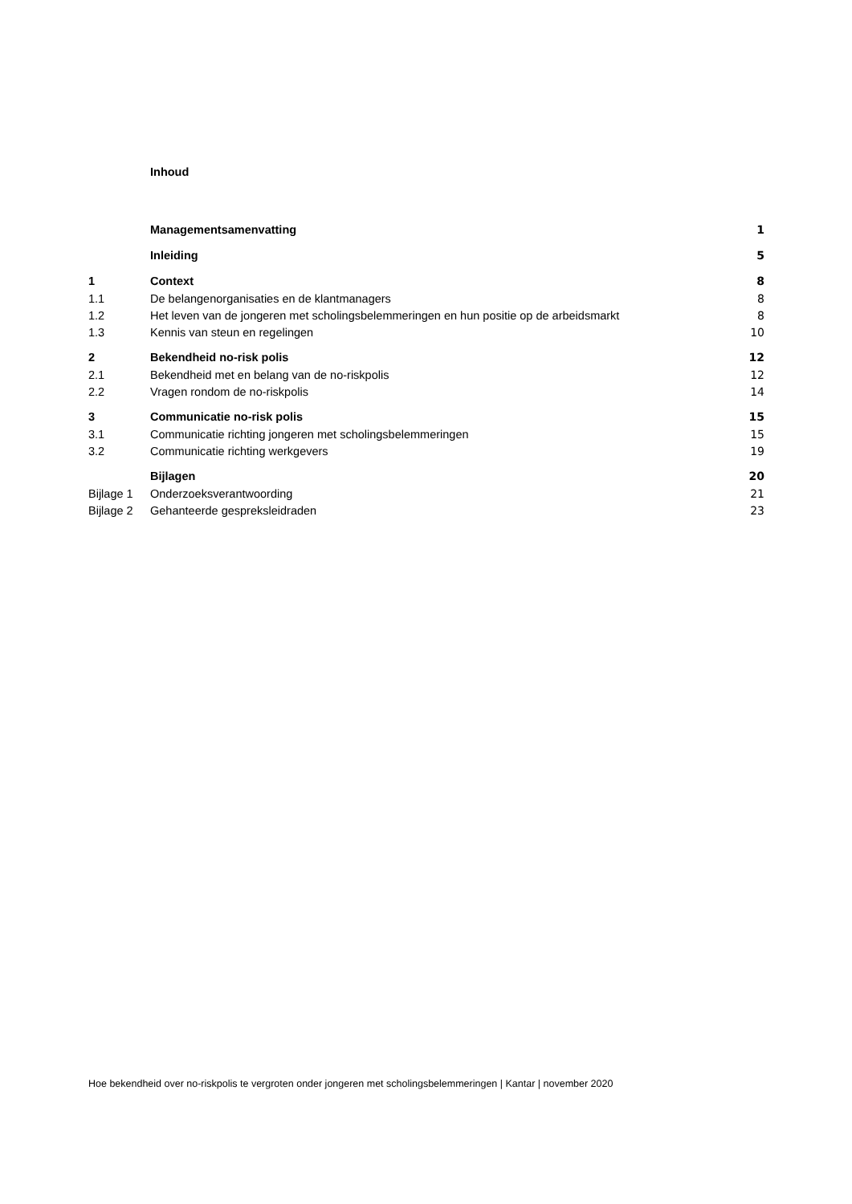Inhoud
| | Managementsamenvatting | 1 |
| | Inleiding | 5 |
| 1 | Context | 8 |
| 1.1 | De belangenorganisaties en de klantmanagers | 8 |
| 1.2 | Het leven van de jongeren met scholingsbelemmeringen en hun positie op de arbeidsmarkt | 8 |
| 1.3 | Kennis van steun en regelingen | 10 |
| 2 | Bekendheid no-risk polis | 12 |
| 2.1 | Bekendheid met en belang van de no-riskpolis | 12 |
| 2.2 | Vragen rondom de no-riskpolis | 14 |
| 3 | Communicatie no-risk polis | 15 |
| 3.1 | Communicatie richting jongeren met scholingsbelemmeringen | 15 |
| 3.2 | Communicatie richting werkgevers | 19 |
| | Bijlagen | 20 |
| Bijlage 1 | Onderzoeksverantwoording | 21 |
| Bijlage 2 | Gehanteerde gespreksleidraden | 23 |
Hoe bekendheid over no-riskpolis te vergroten onder jongeren met scholingsbelemmeringen | Kantar | november 2020